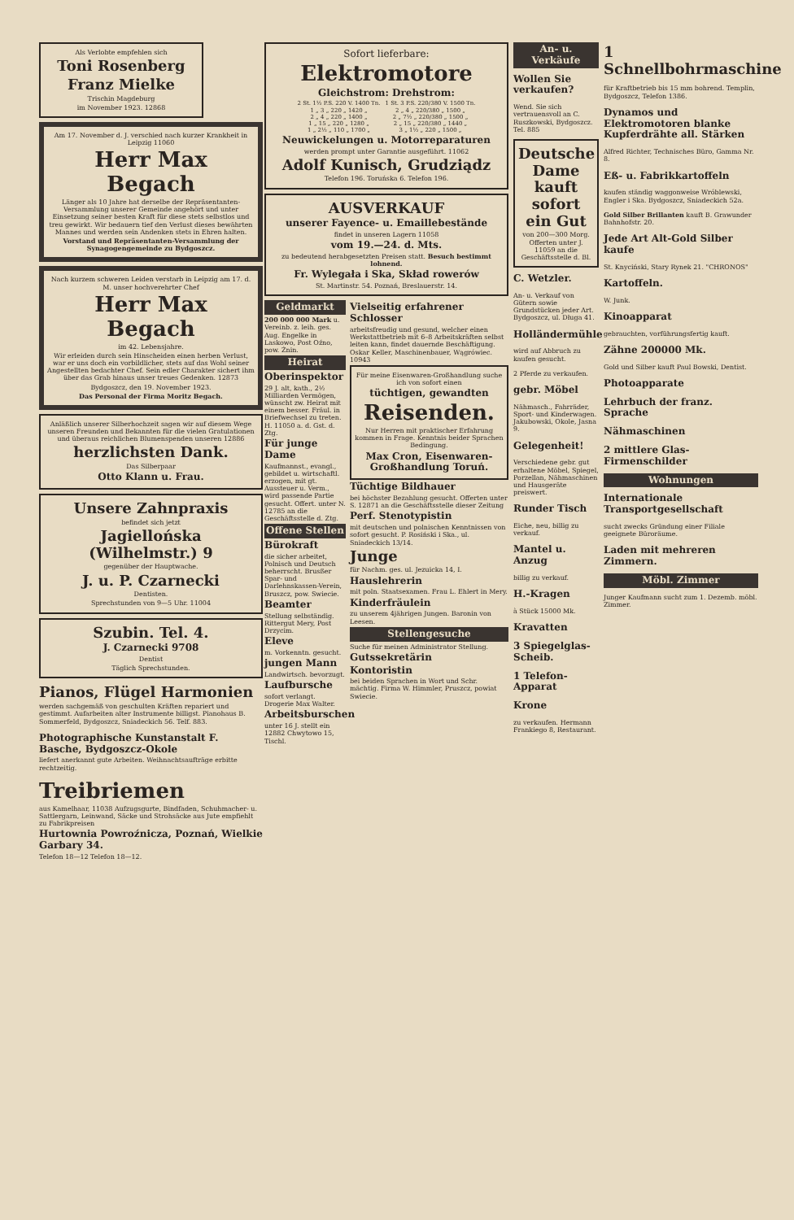Als Verlobte empfehlen sich
Toni Rosenberg
Franz Mielke
Trischin Magdeburg
im November 1923. 12868
Am 17. November d. J. verschied nach kurzer Krankheit in Leipzig 11060
Herr Max Begach
Länger als 10 Jahre hat derselbe der Repräsentanten-Versammlung unserer Gemeinde angehört und unter Einsetzung seiner besten Kraft für diese stets selbstlos und treu gewirkt. Wir bedauern tief den Verlust dieses bewährten Mannes und werden sein Andenken stets in Ehren halten.
Vorstand und Repräsentanten-Versammlung der Synagogengemeinde zu Bydgoszcz.
Nach kurzem schweren Leiden verstarb in Leipzig am 17. d. M. unser hochverehrter Chef
Herr Max Begach
im 42. Lebensjahre.
Wir erleiden durch sein Hinscheiden einen herben Verlust, war er uns doch ein vorbildlicher, stets auf das Wohl seiner Angestellten bedachter Chef. Sein edler Charakter sichert ihm über das Grab hinaus unser treues Gedenken. 12873
Bydgoszcz, den 19. November 1923.
Das Personal der Firma Moritz Begach.
Anläßlich unserer Silberhochzeit sagen wir auf diesem Wege unseren Freunden und Bekannten für die vielen Gratulationen und überaus reichlichen Blumenspenden unseren 12886
herzlichsten Dank.
Das Silberpaar
Otto Klann u. Frau.
Unsere Zahnpraxis
befindet sich jetzt
Jagiellońska (Wilhelmstr.) 9
gegenüber der Hauptwache.
J. u. P. Czarnecki
Dentisten.
Sprechstunden von 9—5 Uhr. 11004
Szubin. Tel. 4.
J. Czarnecki 9708
Dentist
Täglich Sprechstunden.
Pianos, Flügel Harmonien
werden sachgemäß von geschulten Kräften repariert und gestimmt. Aufarbeiten alter Instrumente billigst. Pianohaus B. Sommerfeld, Bydgoszcz, Sniadeckich 56. Telf. 883.
Photographische Kunstanstalt F. Basche, Bydgoszcz-Okole
liefert anerkannt gute Arbeiten. Weihnachtsaufträge erbitte rechtzeitig.
Treibriemen
aus Kamelhaar, 11038 Aufzugsgurte, Bindfaden, Schuhmacher- u. Sattlergarn, Leinwand, Säcke und Strohsäcke aus Jute empfiehlt zu Fabrikpreisen
Hurtownia Powroźnicza, Poznań, Wielkie Garbary 34.
Telefon 18—12 Telefon 18—12.
Sofort lieferbare:
Elektromotore
Gleichstrom: Drehstrom:
| 2 St. 1½ P.S. 220 V. 1400 Tn. | 1 St. 3 P.S. 220/380 V. 1500 Tn. |
| 1 „ 3 „ 220 „ 1420 „ | 2 „ 4 „ 220/380 „ 1500 „ |
| 2 „ 4 „ 220 „ 1400 „ | 2 „ 7½ „ 220/380 „ 1500 „ |
| 1 „ 15 „ 220 „ 1280 „ | 2 „ 15 „ 220/380 „ 1440 „ |
| 1 „ 2½ „ 110 „ 1700 „ | 3 „ 1½ „ 220 „ 1500 „ |
Neuwickelungen u. Motorreparaturen
werden prompt unter Garantie ausgeführt. 11062
Adolf Kunisch, Grudziądz
Telefon 196. Toruńska 6. Telefon 196.
AUSVERKAUF
unserer Fayence- u. Emaillebestände
findet in unseren Lagern 11058
vom 19.—24. d. Mts.
zu bedeutend herabgesetzten Preisen statt. Besuch bestimmt lohnend.
Fr. Wylegała i Ska, Skład rowerów
St. Martinstr. 54. Poznań, Breslauerstr. 14.
Geldmarkt
200 000 000 Mark u. Vereinb. z. leih. ges. Aug. Engelke in Laskowo, Post Oźno, pow. Żnin.
Heirat
Oberinspektor
29 J. alt, kath., 2½ Milliarden Vermögen, wünscht zw. Heirat mit einem besser. Fräul. in Briefwechsel zu treten. H. 11050 a. d. Gst. d. Ztg.
Für junge Dame
Kaufmannst., evangl., gebildet u. wirtschaftl. erzogen, mit gt. Aussteuer u. Verm., wird passende Partie gesucht. Offert. unter N. 12785 an die Geschäftsstelle d. Ztg.
Offene Stellen
Bürokraft
die sicher arbeitet, Polnisch und Deutsch beherrscht. Brusßer Spar- und Darlehnskassen-Verein, Bruszcz, pow. Swiecie.
Beamter
Stellung selbständig. Rittergut Mery, Post Drzycim.
Eleve
m. Vorkenntn. gesucht.
jungen Mann
Landwirtsch. bevorzugt.
Laufbursche
sofort verlangt. Drogerie Max Walter.
Arbeitsburschen
unter 16 J. stellt ein 12882 Chwytowo 15, Tischl.
Vielseitig erfahrener Schlosser
arbeitsfreudig und gesund, welcher einen Werkstattbetrieb mit 6–8 Arbeitskräften selbst leiten kann, findet dauernde Beschäftigung. Oskar Keller, Maschinenbauer, Wągrówiec. 10943
Für meine Eisenwaren-Großhandlung suche ich von sofort einen
tüchtigen, gewandten
Reisenden.
Nur Herren mit praktischer Erfahrung kommen in Frage. Kenntnis beider Sprachen Bedingung.
Max Cron, Eisenwaren-Großhandlung Toruń.
Tüchtige Bildhauer
bei höchster Bezahlung gesucht. Offerten unter S. 12871 an die Geschäftsstelle dieser Zeitung
Perf. Stenotypistin
mit deutschen und polnischen Kenntnissen von sofort gesucht. P. Rosiński i Ska., ul. Sniadeckich 13/14.
Junge
für Nachm. ges. ul. Jezuicka 14, I.
Hauslehrerin
mit poln. Staatsexamen. Frau L. Ehlert in Mery.
Kinderfräulein
zu unserem 4jährigen Jungen. Baronin von Leesen.
Stellengesuche
Suche für meinen Administrator Stellung.
Gutssekretärin
Kontoristin
bei beiden Sprachen in Wort und Schr. mächtig. Firma W. Himmler, Pruszcz, powiat Swiecie.
An- u. Verkäufe
Wollen Sie verkaufen?
Wend. Sie sich vertrauensvoll an C. Ruszkowski, Bydgoszcz. Tel. 885
Deutsche Dame kauft sofort ein Gut
von 200—300 Morg. Offerten unter J. 11059 an die Geschäftsstelle d. Bl.
C. Wetzler.
An- u. Verkauf von Gütern sowie Grundstücken jeder Art. Bydgoszcz, ul. Długa 41.
Holländermühle
wird auf Abbruch zu kaufen gesucht.
2 Pferde zu verkaufen.
gebr. Möbel
Nähmasch., Fahrräder, Sport- und Kinderwagen. Jakubowski, Okole, Jasna 9.
Gelegenheit!
Verschiedene gebr. gut erhaltene Möbel, Spiegel, Porzellan, Nähmaschinen und Hausgeräte preiswert.
Runder Tisch
Eiche, neu, billig zu verkauf.
Mantel u. Anzug
billig zu verkauf.
H.-Kragen
à Stück 15000 Mk.
Kravatten
3 Spiegelglas-Scheib.
1 Telefon-Apparat
Krone
zu verkaufen. Hermann Frankiego 8, Restaurant.
1 Schnellbohrmaschine
für Kraftbetrieb bis 15 mm bohrend. Templin, Bydgoszcz, Telefon 1386.
Dynamos und Elektromotoren blanke Kupferdrähte all. Stärken
Alfred Richter, Technisches Büro, Gamma Nr. 8.
Eß- u. Fabrikkartoffeln
kaufen ständig waggonweise Wróblewski, Engler i Ska. Bydgoszcz, Sniadeckich 52a.
Gold Silber Brillanten kauft B. Grawunder Bahnhofstr. 20.
Jede Art Alt-Gold Silber kaufe
St. Knyciński, Stary Rynek 21. "CHRONOS"
Kartoffeln.
W. Junk.
Kinoapparat
gebrauchten, vorführungsfertig kauft.
Zähne 200000 Mk.
Gold und Silber kauft Paul Bowski, Dentist.
Photoapparate
Lehrbuch der franz. Sprache
Nähmaschinen
2 mittlere Glas-Firmenschilder
Wohnungen
Internationale Transportgesellschaft
sucht zwecks Gründung einer Filiale geeignete Büroräume.
Laden mit mehreren Zimmern.
Möbl. Zimmer
Junger Kaufmann sucht zum 1. Dezemb. möbl. Zimmer.